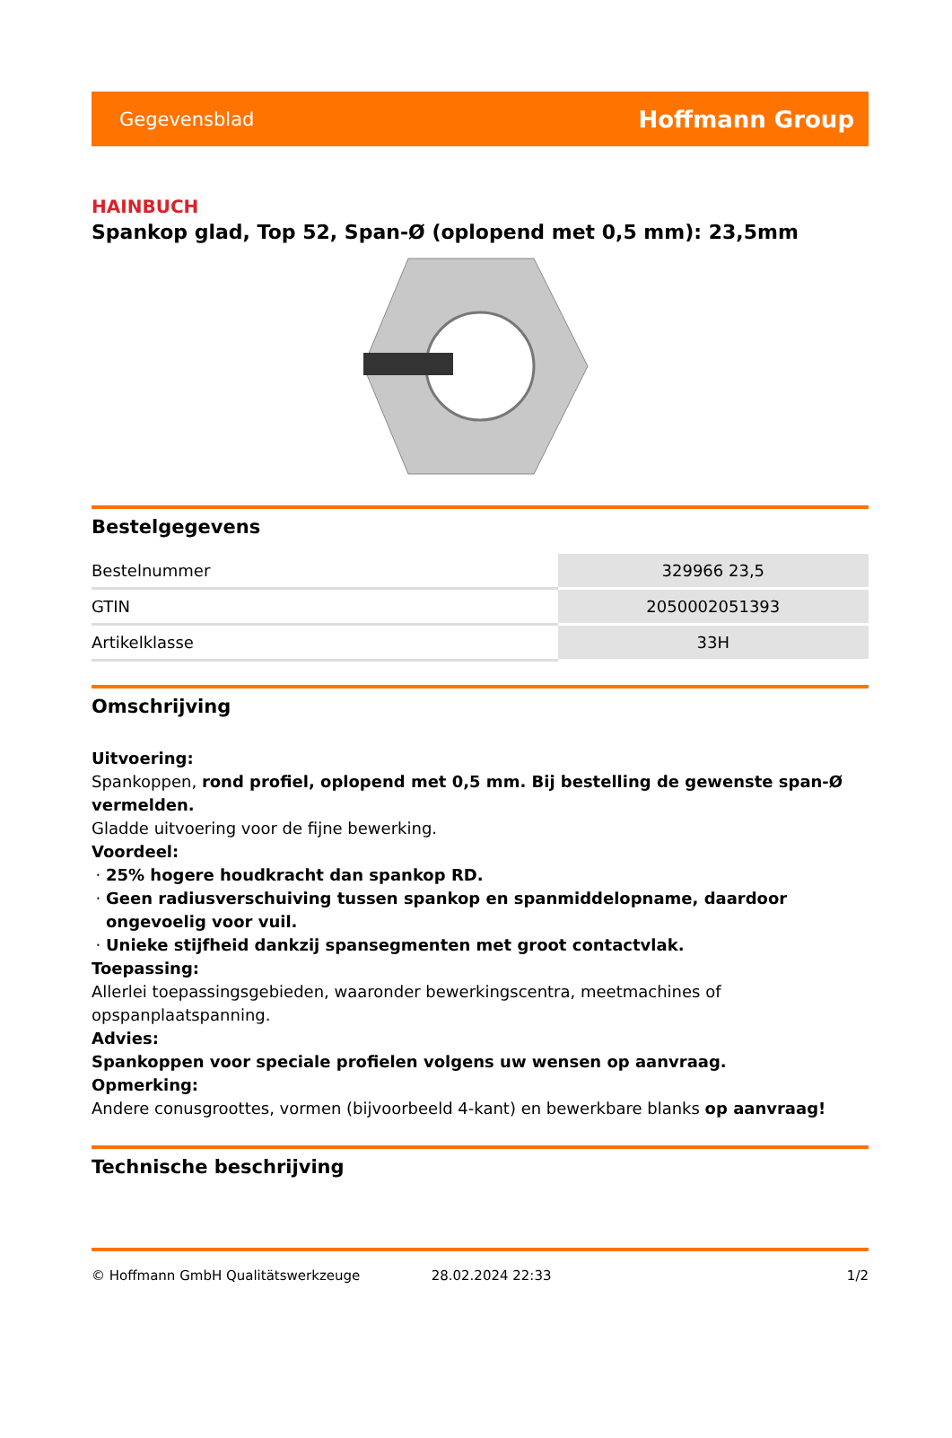Gegevensblad Hoffmann Group
HAINBUCH
Spankop glad, Top 52, Span-Ø (oplopend met 0,5 mm): 23,5mm
Bestelgegevens
| Bestelnummer | 329966 23,5 |
| GTIN | 2050002051393 |
| Artikelklasse | 33H |
Omschrijving
Uitvoering:
Spankoppen, rond profiel, oplopend met 0,5 mm. Bij bestelling de gewenste span-Ø vermelden.
Gladde uitvoering voor de fijne bewerking.
Voordeel:
25% hogere houdkracht dan spankop RD.
Geen radiusverschuiving tussen spankop en spanmiddelopname, daardoor ongevoelig voor vuil.
Unieke stijfheid dankzij spansegmenten met groot contactvlak.
Toepassing:
Allerlei toepassingsgebieden, waaronder bewerkingscentra, meetmachines of opspanplaatspanning.
Advies:
Spankoppen voor speciale profielen volgens uw wensen op aanvraag.
Opmerking:
Andere conusgroottes, vormen (bijvoorbeeld 4-kant) en bewerkbare blanks op aanvraag!
Technische beschrijving
© Hoffmann GmbH Qualitätswerkzeuge 28.02.2024 22:33 1/2